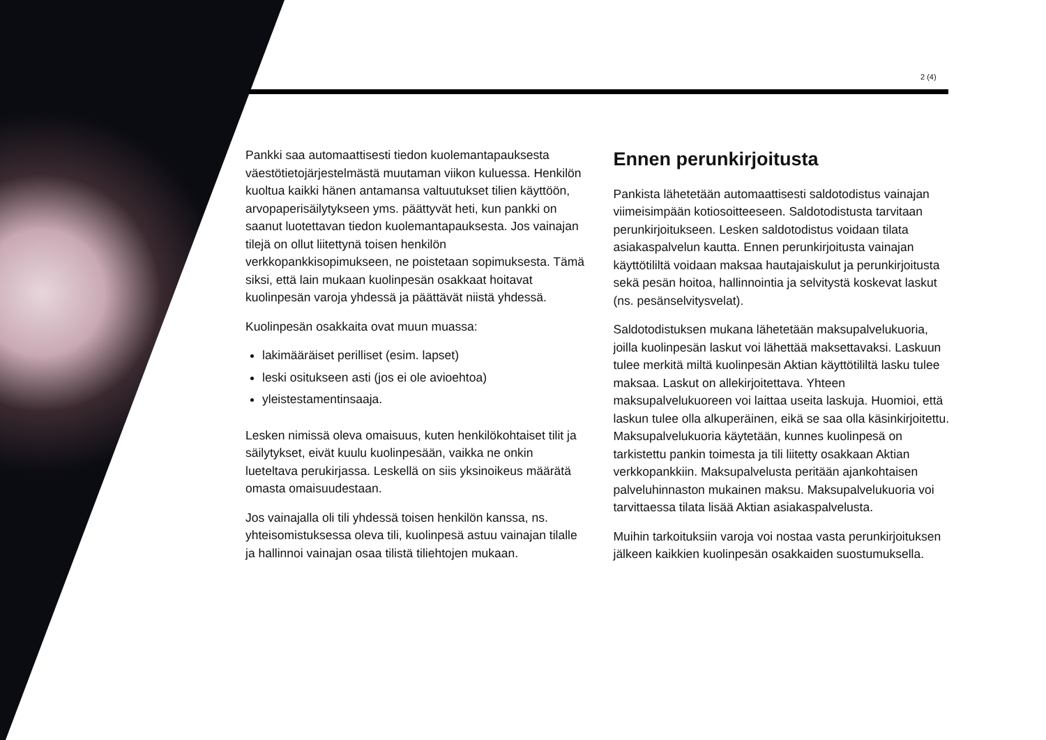2 (4)
Pankki saa automaattisesti tiedon kuolemantapauksesta väestötietojärjestelmästä muutaman viikon kuluessa. Henkilön kuoltua kaikki hänen antamansa valtuutukset tilien käyttöön, arvopaperisäilytykseen yms. päättyvät heti, kun pankki on saanut luotettavan tiedon kuolemantapauksesta. Jos vainajan tilejä on ollut liitettynä toisen henkilön verkkopankkisopimukseen, ne poistetaan sopimuksesta. Tämä siksi, että lain mukaan kuolinpesän osakkaat hoitavat kuolinpesän varoja yhdessä ja päättävät niistä yhdessä.
Kuolinpesän osakkaita ovat muun muassa:
lakimääräiset perilliset (esim. lapset)
leski ositukseen asti (jos ei ole avioehtoa)
yleistestamentinsaaja.
Lesken nimissä oleva omaisuus, kuten henkilökohtaiset tilit ja säilytykset, eivät kuulu kuolinpesään, vaikka ne onkin lueteltava perukirjassa. Leskellä on siis yksinoikeus määrätä omasta omaisuudestaan.
Jos vainajalla oli tili yhdessä toisen henkilön kanssa, ns. yhteisomistuksessa oleva tili, kuolinpesä astuu vainajan tilalle ja hallinnoi vainajan osaa tilistä tiliehtojen mukaan.
Ennen perunkirjoitusta
Pankista lähetetään automaattisesti saldotodistus vainajan viimeisimpään kotiosoitteeseen. Saldo­todistusta tarvitaan perunkirjoitukseen. Lesken saldotodistus voidaan tilata asiakaspalvelun kautta. Ennen perunkirjoitusta vainajan käyttötililtä voidaan maksaa hautajaiskulut ja perunkirjoitusta sekä pesän hoitoa, hallinnointia ja selvitystä koskevat laskut (ns. pesänselvitysvelat).
Saldotodistuksen mukana lähetetään maksupalvelukuoria, joilla kuolinpesän laskut voi lähettää maksettavaksi. Laskuun tulee merkitä miltä kuolinpesän Aktian käyttö­tililtä lasku tulee maksaa. Laskut on allekirjoitettava. Yhteen maksupalvelukuoreen voi laittaa useita laskuja. Huomioi, että laskun tulee olla alkuperäinen, eikä se saa olla käsinkirjoitettu. Maksupalvelukuoria käytetään, kunnes kuolinpesä on tarkistettu pankin toimesta ja tili liitetty osakkaan Aktian verkkopankkiin. Maksupalvelusta peritään ajankohtaisen palveluhinnaston mukainen maksu. Maksupalvelukuoria voi tarvittaessa tilata lisää Aktian asiakaspalvelusta.
Muihin tarkoituksiin varoja voi nostaa vasta perun­kirjoituksen jälkeen kaikkien kuolinpesän osakkaiden suostumuksella.